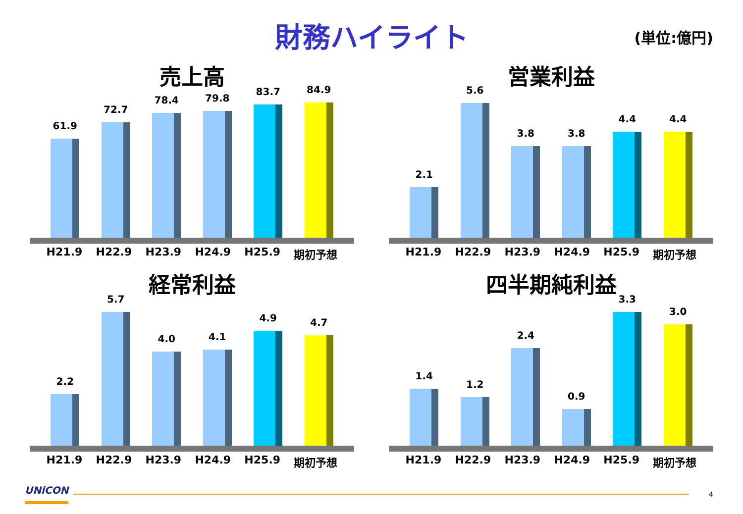財務ハイライト
(単位:億円)
売上高
61.9
72.7
78.4
79.8
83.7
84.9
H21.9 H22.9 H23.9 H24.9 H25.9 期初予想
営業利益
2.1
5.6
3.8
3.8
4.4
4.4
H21.9 H22.9 H23.9 H24.9 H25.9 期初予想
経常利益
2.2
5.7
4.0
4.1
4.9
4.7
H21.9 H22.9 H23.9 H24.9 H25.9 期初予想
四半期純利益
1.4
1.2
2.4
0.9
3.3
3.0
H21.9 H22.9 H23.9 H24.9 H25.9 期初予想
UNiCON 4